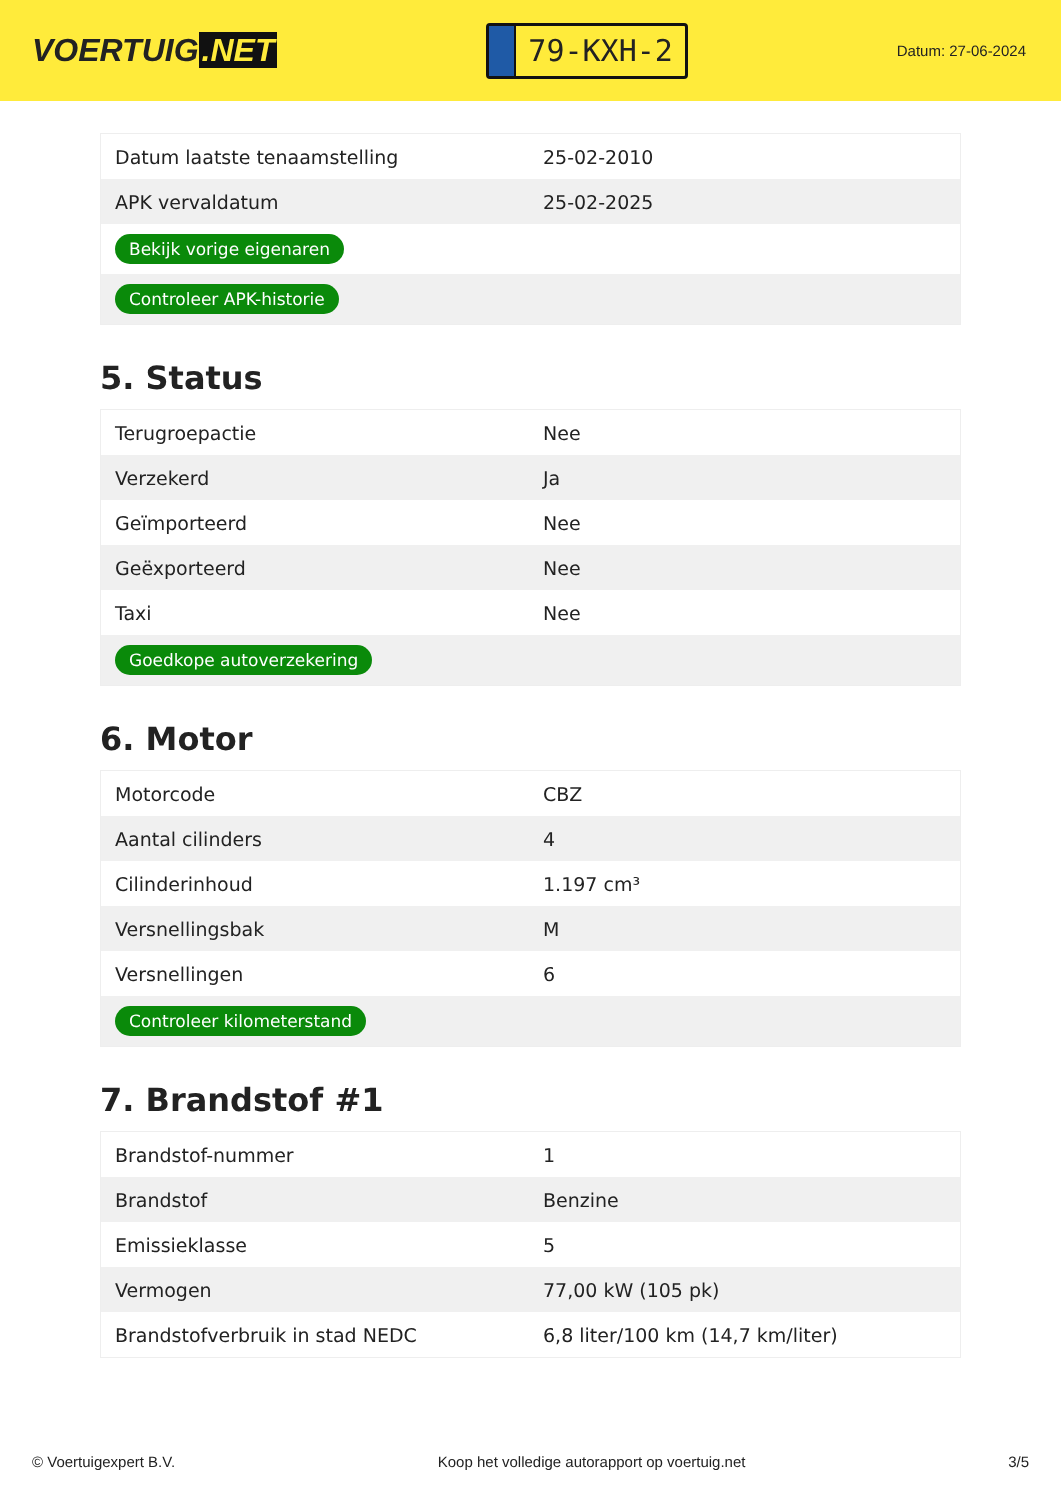VOERTUIG.NET
79-KXH-2
Datum: 27-06-2024
| Datum laatste tenaamstelling | 25-02-2010 |
| APK vervaldatum | 25-02-2025 |
| Bekijk vorige eigenaren | |
| Controleer APK-historie | |
5. Status
| Terugroepactie | Nee |
| Verzekerd | Ja |
| Geïmporteerd | Nee |
| Geëxporteerd | Nee |
| Taxi | Nee |
| Goedkope autoverzekering | |
6. Motor
| Motorcode | CBZ |
| Aantal cilinders | 4 |
| Cilinderinhoud | 1.197 cm³ |
| Versnellingsbak | M |
| Versnellingen | 6 |
| Controleer kilometerstand | |
7. Brandstof #1
| Brandstof-nummer | 1 |
| Brandstof | Benzine |
| Emissieklasse | 5 |
| Vermogen | 77,00 kW (105 pk) |
| Brandstofverbruik in stad NEDC | 6,8 liter/100 km (14,7 km/liter) |
© Voertuigexpert B.V. Koop het volledige autorapport op voertuig.net 3/5